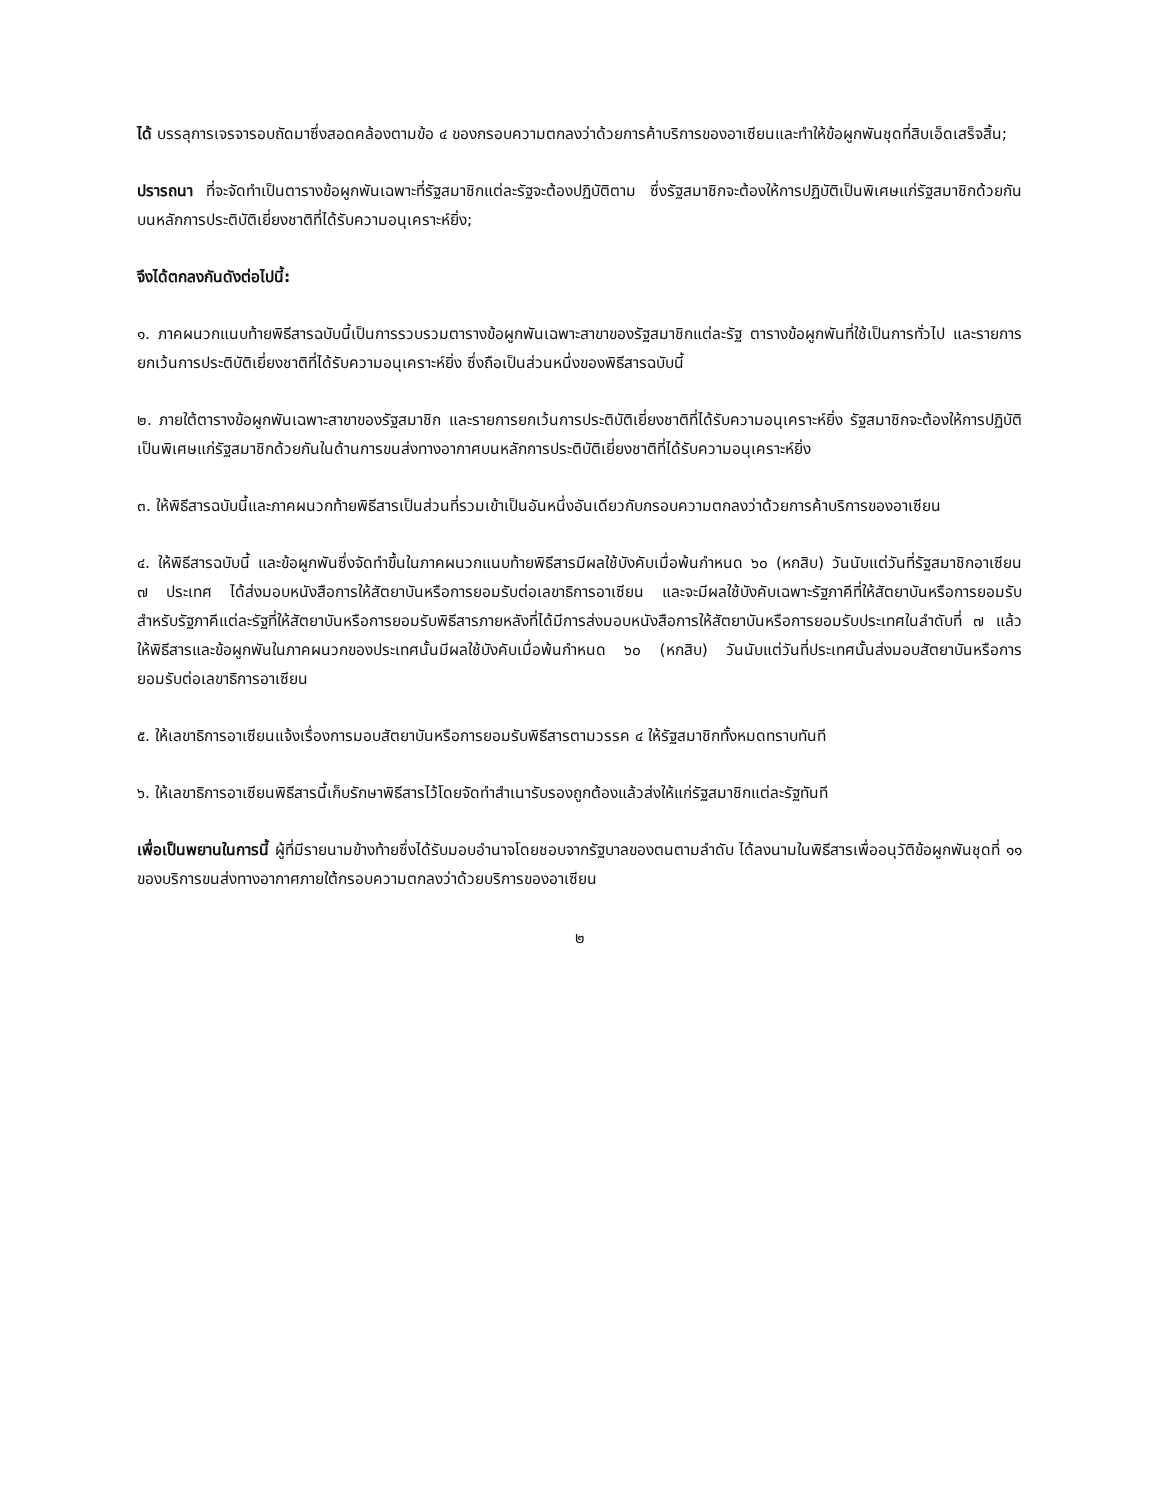ได้ บรรลุการเจรจารอบถัดมาซึ่งสอดคล้องตามข้อ ๔ ของกรอบความตกลงว่าด้วยการค้าบริการของอาเซียนและทำให้ข้อผูกพันชุดที่สิบเอ็ดเสร็จสิ้น;
ปรารถนา ที่จะจัดทำเป็นตารางข้อผูกพันเฉพาะที่รัฐสมาชิกแต่ละรัฐจะต้องปฏิบัติตาม ซึ่งรัฐสมาชิกจะต้องให้การปฏิบัติเป็นพิเศษแก่รัฐสมาชิกด้วยกันบนหลักการประติบัติเยี่ยงชาติที่ได้รับความอนุเคราะห์ยิ่ง;
จึงได้ตกลงกันดังต่อไปนี้:
๑. ภาคผนวกแนบท้ายพิธีสารฉบับนี้เป็นการรวบรวมตารางข้อผูกพันเฉพาะสาขาของรัฐสมาชิกแต่ละรัฐ ตารางข้อผูกพันที่ใช้เป็นการทั่วไป และรายการยกเว้นการประติบัติเยี่ยงชาติที่ได้รับความอนุเคราะห์ยิ่ง ซึ่งถือเป็นส่วนหนึ่งของพิธีสารฉบับนี้
๒. ภายใต้ตารางข้อผูกพันเฉพาะสาขาของรัฐสมาชิก และรายการยกเว้นการประติบัติเยี่ยงชาติที่ได้รับความอนุเคราะห์ยิ่ง รัฐสมาชิกจะต้องให้การปฏิบัติเป็นพิเศษแก่รัฐสมาชิกด้วยกันในด้านการขนส่งทางอากาศบนหลักการประติบัติเยี่ยงชาติที่ได้รับความอนุเคราะห์ยิ่ง
๓. ให้พิธีสารฉบับนี้และภาคผนวกท้ายพิธีสารเป็นส่วนที่รวมเข้าเป็นอันหนึ่งอันเดียวกับกรอบความตกลงว่าด้วยการค้าบริการของอาเซียน
๔. ให้พิธีสารฉบับนี้ และข้อผูกพันซึ่งจัดทำขึ้นในภาคผนวกแนบท้ายพิธีสารมีผลใช้บังคับเมื่อพ้นกำหนด ๖๐ (หกสิบ) วันนับแต่วันที่รัฐสมาชิกอาเซียน ๗ ประเทศ ได้ส่งมอบหนังสือการให้สัตยาบันหรือการยอมรับต่อเลขาธิการอาเซียน และจะมีผลใช้บังคับเฉพาะรัฐภาคีที่ให้สัตยาบันหรือการยอมรับ สำหรับรัฐภาคีแต่ละรัฐที่ให้สัตยาบันหรือการยอมรับพิธีสารภายหลังที่ได้มีการส่งมอบหนังสือการให้สัตยาบันหรือการยอมรับประเทศในลำดับที่ ๗ แล้ว ให้พิธีสารและข้อผูกพันในภาคผนวกของประเทศนั้นมีผลใช้บังคับเมื่อพ้นกำหนด ๖๐ (หกสิบ) วันนับแต่วันที่ประเทศนั้นส่งมอบสัตยาบันหรือการยอมรับต่อเลขาธิการอาเซียน
๕. ให้เลขาธิการอาเซียนแจ้งเรื่องการมอบสัตยาบันหรือการยอมรับพิธีสารตามวรรค ๔ ให้รัฐสมาชิกทั้งหมดทราบทันที
๖. ให้เลขาธิการอาเซียนพิธีสารนี้เก็บรักษาพิธีสารไว้โดยจัดทำสำเนารับรองถูกต้องแล้วส่งให้แก่รัฐสมาชิกแต่ละรัฐทันที
เพื่อเป็นพยานในการนี้ ผู้ที่มีรายนามข้างท้ายซึ่งได้รับมอบอำนาจโดยชอบจากรัฐบาลของตนตามลำดับ ได้ลงนามในพิธีสารเพื่ออนุวัติข้อผูกพันชุดที่ ๑๑ ของบริการขนส่งทางอากาศภายใต้กรอบความตกลงว่าด้วยบริการของอาเซียน
๒